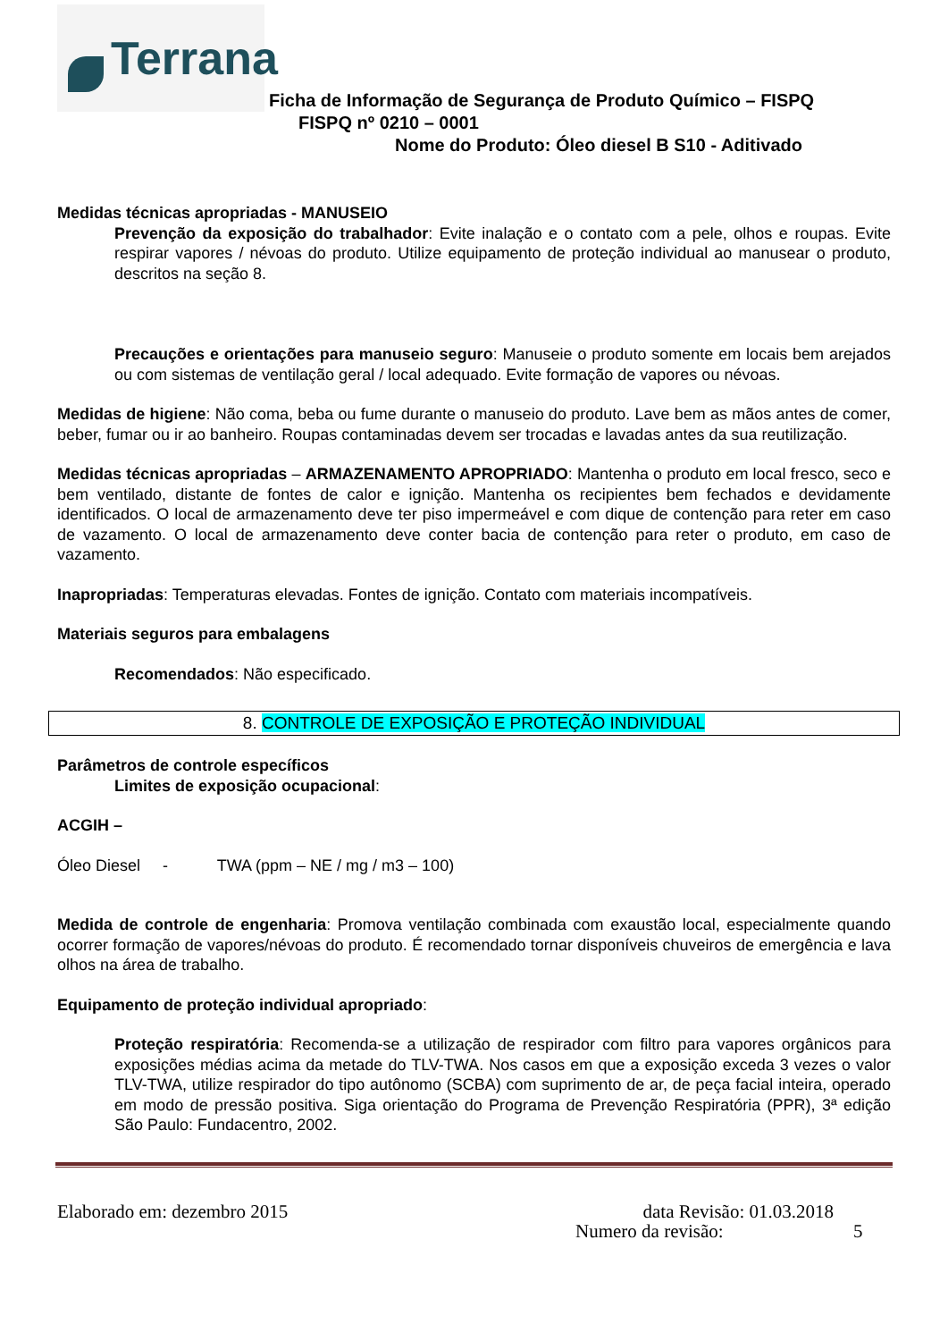Terrana Ficha de Informação de Segurança de Produto Químico – FISPQ
FISPQ nº 0210 – 0001
Nome do Produto: Óleo diesel B S10 - Aditivado
Medidas técnicas apropriadas - MANUSEIO
Prevenção da exposição do trabalhador: Evite inalação e o contato com a pele, olhos e roupas. Evite respirar vapores / névoas do produto. Utilize equipamento de proteção individual ao manusear o produto, descritos na seção 8.
Precauções e orientações para manuseio seguro: Manuseie o produto somente em locais bem arejados ou com sistemas de ventilação geral / local adequado. Evite formação de vapores ou névoas.
Medidas de higiene: Não coma, beba ou fume durante o manuseio do produto. Lave bem as mãos antes de comer, beber, fumar ou ir ao banheiro. Roupas contaminadas devem ser trocadas e lavadas antes da sua reutilização.
Medidas técnicas apropriadas – ARMAZENAMENTO APROPRIADO: Mantenha o produto em local fresco, seco e bem ventilado, distante de fontes de calor e ignição. Mantenha os recipientes bem fechados e devidamente identificados. O local de armazenamento deve ter piso impermeável e com dique de contenção para reter em caso de vazamento. O local de armazenamento deve conter bacia de contenção para reter o produto, em caso de vazamento.
Inapropriadas: Temperaturas elevadas. Fontes de ignição. Contato com materiais incompatíveis.
Materiais seguros para embalagens
Recomendados: Não especificado.
8. CONTROLE DE EXPOSIÇÃO E PROTEÇÃO INDIVIDUAL
Parâmetros de controle específicos
Limites de exposição ocupacional:
ACGIH –
Óleo Diesel - TWA (ppm – NE / mg / m3 – 100)
Medida de controle de engenharia: Promova ventilação combinada com exaustão local, especialmente quando ocorrer formação de vapores/névoas do produto. É recomendado tornar disponíveis chuveiros de emergência e lava olhos na área de trabalho.
Equipamento de proteção individual apropriado:
Proteção respiratória: Recomenda-se a utilização de respirador com filtro para vapores orgânicos para exposições médias acima da metade do TLV-TWA. Nos casos em que a exposição exceda 3 vezes o valor TLV-TWA, utilize respirador do tipo autônomo (SCBA) com suprimento de ar, de peça facial inteira, operado em modo de pressão positiva. Siga orientação do Programa de Prevenção Respiratória (PPR), 3ª edição São Paulo: Fundacentro, 2002.
Elaborado em: dezembro 2015 data Revisão: 01.03.2018
Numero da revisão: 5